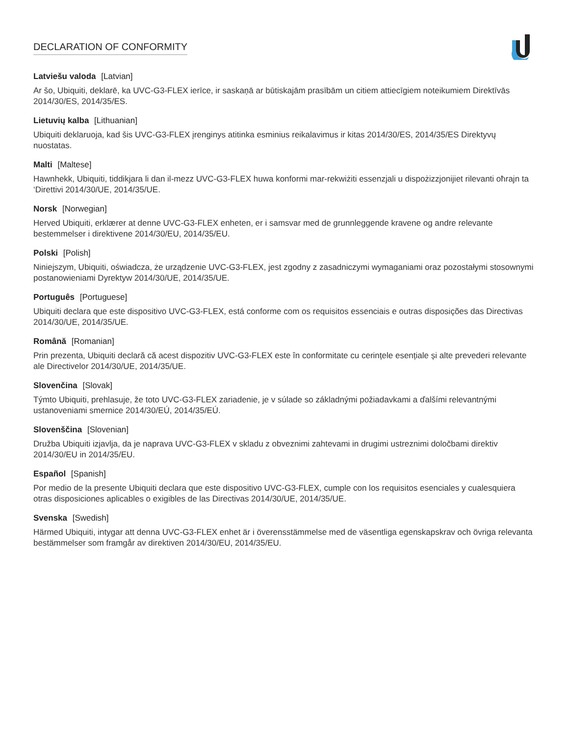DECLARATION OF CONFORMITY
Latviešu valoda [Latvian]
Ar šo, Ubiquiti, deklarē, ka UVC-G3-FLEX ierīce, ir saskaņā ar būtiskajām prasībām un citiem attiecīgiem noteikumiem Direktīvās 2014/30/ES, 2014/35/ES.
Lietuvių kalba [Lithuanian]
Ubiquiti deklaruoja, kad šis UVC-G3-FLEX įrenginys atitinka esminius reikalavimus ir kitas 2014/30/ES, 2014/35/ES Direktyvų nuostatas.
Malti [Maltese]
Hawnhekk, Ubiquiti, tiddikjara li dan il-mezz UVC-G3-FLEX huwa konformi mar-rekwiżiti essenzjali u dispożizzjonijiet rilevanti oħrajn ta ‘Direttivi 2014/30/UE, 2014/35/UE.
Norsk [Norwegian]
Herved Ubiquiti, erklærer at denne UVC-G3-FLEX enheten, er i samsvar med de grunnleggende kravene og andre relevante bestemmelser i direktivene 2014/30/EU, 2014/35/EU.
Polski [Polish]
Niniejszym, Ubiquiti, oświadcza, że urządzenie UVC-G3-FLEX, jest zgodny z zasadniczymi wymaganiami oraz pozostałymi stosownymi postanowieniami Dyrektyw 2014/30/UE, 2014/35/UE.
Português [Portuguese]
Ubiquiti declara que este dispositivo UVC-G3-FLEX, está conforme com os requisitos essenciais e outras disposições das Directivas 2014/30/UE, 2014/35/UE.
Română [Romanian]
Prin prezenta, Ubiquiti declară că acest dispozitiv UVC-G3-FLEX este în conformitate cu cerințele esențiale și alte prevederi relevante ale Directivelor 2014/30/UE, 2014/35/UE.
Slovenčina [Slovak]
Týmto Ubiquiti, prehlasuje, že toto UVC-G3-FLEX zariadenie, je v súlade so základnými požiadavkami a ďalšími relevantnými ustanoveniami smernice 2014/30/EÚ, 2014/35/EÚ.
Slovenščina [Slovenian]
Družba Ubiquiti izjavlja, da je naprava UVC-G3-FLEX v skladu z obveznimi zahtevami in drugimi ustreznimi določbami direktiv 2014/30/EU in 2014/35/EU.
Español [Spanish]
Por medio de la presente Ubiquiti declara que este dispositivo UVC-G3-FLEX, cumple con los requisitos esenciales y cualesquiera otras disposiciones aplicables o exigibles de las Directivas 2014/30/UE, 2014/35/UE.
Svenska [Swedish]
Härmed Ubiquiti, intygar att denna UVC-G3-FLEX enhet är i överensstämmelse med de väsentliga egenskapskrav och övriga relevanta bestämmelser som framgår av direktiven 2014/30/EU, 2014/35/EU.